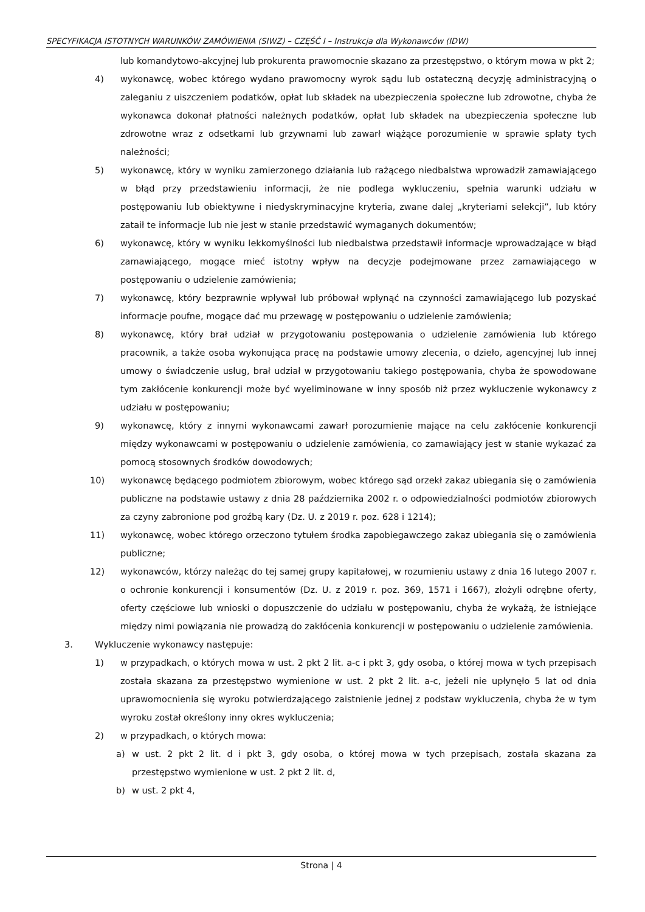SPECYFIKACJA ISTOTNYCH WARUNKÓW ZAMÓWIENIA (SIWZ) – CZĘŚĆ I – Instrukcja dla Wykonawców (IDW)
lub komandytowo-akcyjnej lub prokurenta prawomocnie skazano za przestępstwo, o którym mowa w pkt 2;
4) wykonawcę, wobec którego wydano prawomocny wyrok sądu lub ostateczną decyzję administracyjną o zaleganiu z uiszczeniem podatków, opłat lub składek na ubezpieczenia społeczne lub zdrowotne, chyba że wykonawca dokonał płatności należnych podatków, opłat lub składek na ubezpieczenia społeczne lub zdrowotne wraz z odsetkami lub grzywnami lub zawarł wiążące porozumienie w sprawie spłaty tych należności;
5) wykonawcę, który w wyniku zamierzonego działania lub rażącego niedbalstwa wprowadził zamawiającego w błąd przy przedstawieniu informacji, że nie podlega wykluczeniu, spełnia warunki udziału w postępowaniu lub obiektywne i niedyskryminacyjne kryteria, zwane dalej „kryteriami selekcji”, lub który zataił te informacje lub nie jest w stanie przedstawić wymaganych dokumentów;
6) wykonawcę, który w wyniku lekkomyślności lub niedbalstwa przedstawił informacje wprowadzające w błąd zamawiającego, mogące mieć istotny wpływ na decyzje podejmowane przez zamawiającego w postępowaniu o udzielenie zamówienia;
7) wykonawcę, który bezprawnie wpływał lub próbował wpłynąć na czynności zamawiającego lub pozyskać informacje poufne, mogące dać mu przewagę w postępowaniu o udzielenie zamówienia;
8) wykonawcę, który brał udział w przygotowaniu postępowania o udzielenie zamówienia lub którego pracownik, a także osoba wykonująca pracę na podstawie umowy zlecenia, o dzieło, agencyjnej lub innej umowy o świadczenie usług, brał udział w przygotowaniu takiego postępowania, chyba że spowodowane tym zakłócenie konkurencji może być wyeliminowane w inny sposób niż przez wykluczenie wykonawcy z udziału w postępowaniu;
9) wykonawcę, który z innymi wykonawcami zawarł porozumienie mające na celu zakłócenie konkurencji między wykonawcami w postępowaniu o udzielenie zamówienia, co zamawiający jest w stanie wykazać za pomocą stosownych środków dowodowych;
10) wykonawcę będącego podmiotem zbiorowym, wobec którego sąd orzekł zakaz ubiegania się o zamówienia publiczne na podstawie ustawy z dnia 28 października 2002 r. o odpowiedzialności podmiotów zbiorowych za czyny zabronione pod groźbą kary (Dz. U. z 2019 r. poz. 628 i 1214);
11) wykonawcę, wobec którego orzeczono tytułem środka zapobiegawczego zakaz ubiegania się o zamówienia publiczne;
12) wykonawców, którzy należąc do tej samej grupy kapitałowej, w rozumieniu ustawy z dnia 16 lutego 2007 r. o ochronie konkurencji i konsumentów (Dz. U. z 2019 r. poz. 369, 1571 i 1667), złożyli odrębne oferty, oferty częściowe lub wnioski o dopuszczenie do udziału w postępowaniu, chyba że wykażą, że istniejące między nimi powiązania nie prowadzą do zakłócenia konkurencji w postępowaniu o udzielenie zamówienia.
3. Wykluczenie wykonawcy następuje:
1) w przypadkach, o których mowa w ust. 2 pkt 2 lit. a-c i pkt 3, gdy osoba, o której mowa w tych przepisach została skazana za przestępstwo wymienione w ust. 2 pkt 2 lit. a-c, jeżeli nie upłynęło 5 lat od dnia uprawomocnienia się wyroku potwierdzającego zaistnienie jednej z podstaw wykluczenia, chyba że w tym wyroku został określony inny okres wykluczenia;
2) w przypadkach, o których mowa:
a) w ust. 2 pkt 2 lit. d i pkt 3, gdy osoba, o której mowa w tych przepisach, została skazana za przestępstwo wymienione w ust. 2 pkt 2 lit. d,
b) w ust. 2 pkt 4,
Strona | 4